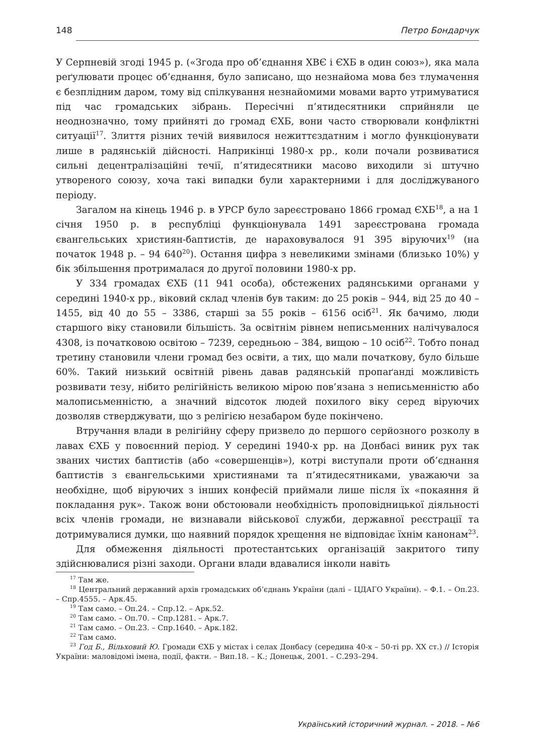148 Петро Бондарчук
У Серпневій згоді 1945 р. («Згода про об’єднання ХВЄ і ЄХБ в один союз»), яка мала реґулювати процес об’єднання, було записано, що незнайома мова без тлумачення є безплідним даром, тому від спілкування незнайомими мовами варто утримуватися під час громадських зібрань. Пересічні п’ятидесятники сприйняли це неоднозначно, тому прийняті до громад ЄХБ, вони часто створювали конфліктні ситуації<sup>17</sup>. Злиття різних течій виявилося нежиттєздатним і могло функціонувати лише в радянській дійсності. Наприкінці 1980-х рр., коли почали розвиватися сильні децентралізаційні течії, п’ятидесятники масово виходили зі штучно утвореного союзу, хоча такі випадки були характерними і для досліджуваного періоду.
Загалом на кінець 1946 р. в УРСР було зареєстровано 1866 громад ЄХБ<sup>18</sup>, а на 1 січня 1950 р. в республіці функціонувала 1491 зареєстрована громада євангельських християн-баптистів, де нараховувалося 91 395 віруючих<sup>19</sup> (на початок 1948 р. – 94 640<sup>20</sup>). Остання цифра з невеликими змінами (близько 10%) у бік збільшення протрималася до другої половини 1980-х рр.
У 334 громадах ЄХБ (11 941 особа), обстежених радянськими органами у середині 1940-х рр., віковий склад членів був таким: до 25 років – 944, від 25 до 40 – 1455, від 40 до 55 – 3386, старші за 55 років – 6156 осіб<sup>21</sup>. Як бачимо, люди старшого віку становили більшість. За освітнім рівнем неписьменних налічувалося 4308, із початковою освітою – 7239, середньою – 384, вищою – 10 осіб<sup>22</sup>. Тобто понад третину становили члени громад без освіти, а тих, що мали початкову, було більше 60%. Такий низький освітній рівень давав радянській пропаґанді можливість розвивати тезу, нібито релігійність великою мірою пов’язана з неписьменністю або малописьменністю, а значний відсоток людей похилого віку серед віруючих дозволяв стверджувати, що з релігією незабаром буде покінчено.
Втручання влади в релігійну сферу призвело до першого серйозного розколу в лавах ЄХБ у повоєнний період. У середині 1940-х рр. на Донбасі виник рух так званих чистих баптистів (або «совершенців»), котрі виступали проти об’єднання баптистів з євангельськими християнами та п’ятидесятниками, уважаючи за необхідне, щоб віруючих з інших конфесій приймали лише після їх «покаяння й покладання рук». Також вони обстоювали необхідність проповідницької діяльності всіх членів громади, не визнавали військової служби, державної реєстрації та дотримувалися думки, що наявний порядок хрещення не відповідає їхнім канонам<sup>23</sup>.
Для обмеження діяльності протестантських організацій закритого типу здійснювалися різні заходи. Органи влади вдавалися інколи навіть
<sup>17</sup> Там же.
<sup>18</sup> Центральний державний архів громадських об’єднань України (далі – ЦДАГО України). – Ф.1. – Оп.23. – Спр.4555. – Арк.45.
<sup>19</sup> Там само. – Оп.24. – Спр.12. – Арк.52.
<sup>20</sup> Там само. – Оп.70. – Спр.1281. – Арк.7.
<sup>21</sup> Там само. – Оп.23. – Спр.1640. – Арк.182.
<sup>22</sup> Там само.
<sup>23</sup> Год Б., Вільховий Ю. Громади ЄХБ у містах і селах Донбасу (середина 40-х – 50-ті рр. ХХ ст.) // Історія України: маловідомі імена, події, факти. – Вип.18. – К.; Донецьк, 2001. – С.293–294.
Український історичний журнал. – 2018. – №6